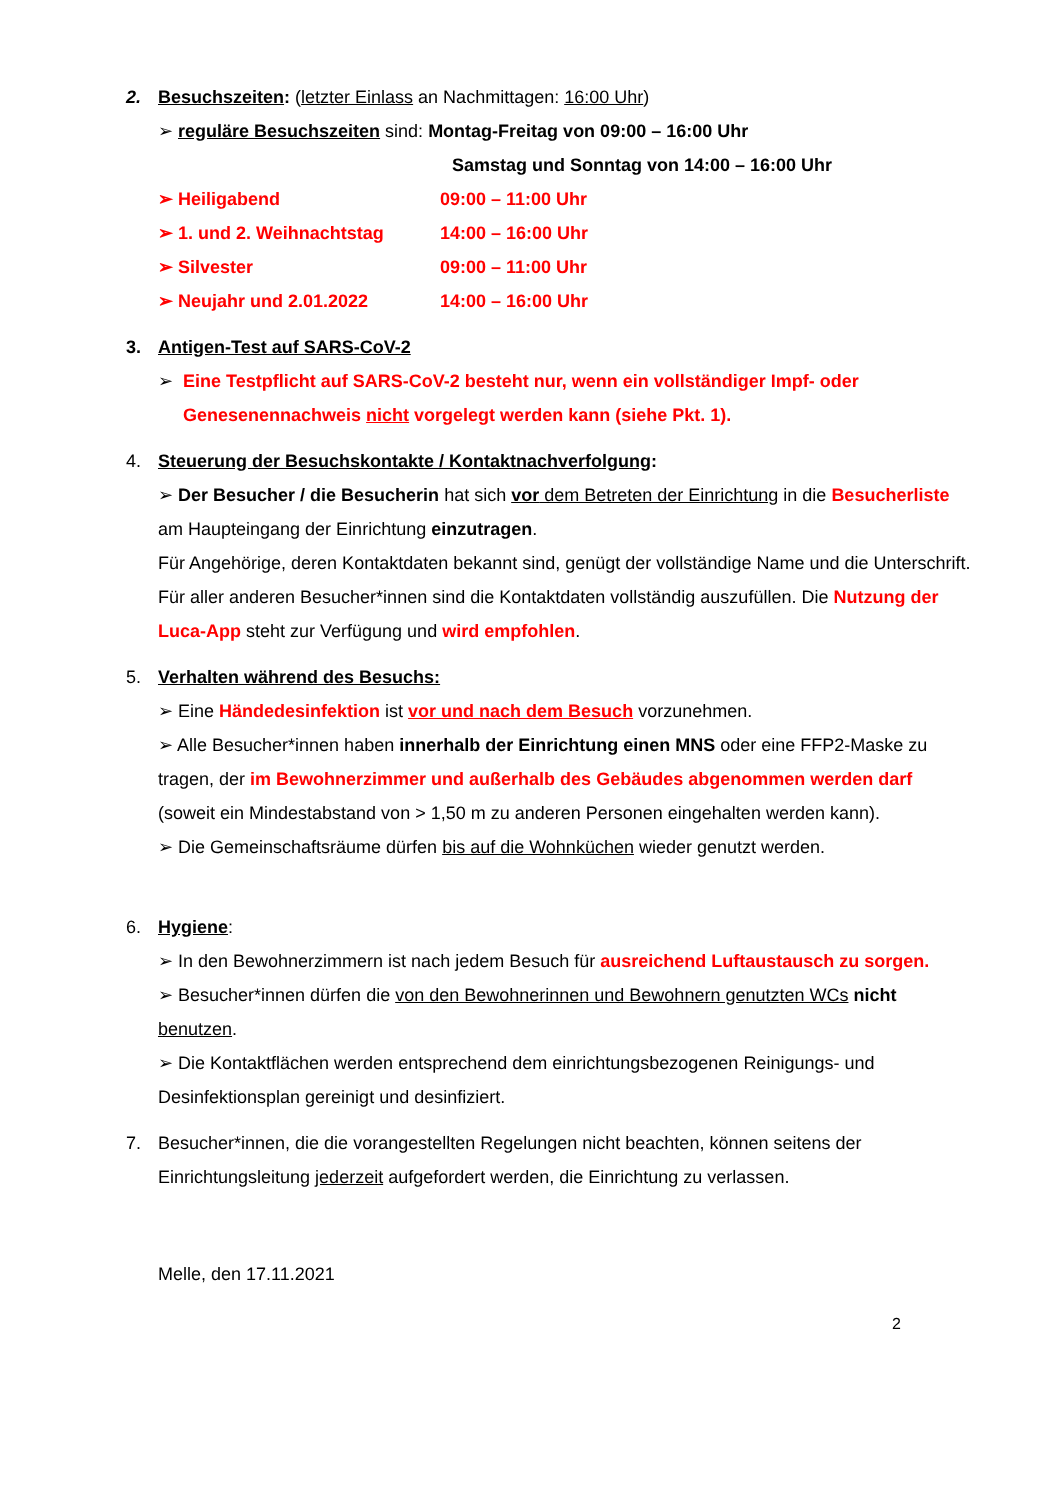2. Besuchszeiten: (letzter Einlass an Nachmittagen: 16:00 Uhr)
➢ reguläre Besuchszeiten sind: Montag-Freitag von 09:00 – 16:00 Uhr
Samstag und Sonntag von 14:00 – 16:00 Uhr
➢ Heiligabend 09:00 – 11:00 Uhr
➢ 1. und 2. Weihnachtstag 14:00 – 16:00 Uhr
➢ Silvester 09:00 – 11:00 Uhr
➢ Neujahr und 2.01.2022 14:00 – 16:00 Uhr
3. Antigen-Test auf SARS-CoV-2
➢ Eine Testpflicht auf SARS-CoV-2 besteht nur, wenn ein vollständiger Impf- oder
Genesenennachweis nicht vorgelegt werden kann (siehe Pkt. 1).
4. Steuerung der Besuchskontakte / Kontaktnachverfolgung:
➢ Der Besucher / die Besucherin hat sich vor dem Betreten der Einrichtung in die Besucherliste am Haupteingang der Einrichtung einzutragen.
Für Angehörige, deren Kontaktdaten bekannt sind, genügt der vollständige Name und die Unterschrift. Für aller anderen Besucher*innen sind die Kontaktdaten vollständig auszufüllen. Die Nutzung der Luca-App steht zur Verfügung und wird empfohlen.
5. Verhalten während des Besuchs:
➢ Eine Händedesinfektion ist vor und nach dem Besuch vorzunehmen.
➢ Alle Besucher*innen haben innerhalb der Einrichtung einen MNS oder eine FFP2-Maske zu tragen, der im Bewohnerzimmer und außerhalb des Gebäudes abgenommen werden darf (soweit ein Mindestabstand von > 1,50 m zu anderen Personen eingehalten werden kann).
➢ Die Gemeinschaftsräume dürfen bis auf die Wohnküchen wieder genutzt werden.
6. Hygiene:
➢ In den Bewohnerzimmern ist nach jedem Besuch für ausreichend Luftaustausch zu sorgen.
➢ Besucher*innen dürfen die von den Bewohnerinnen und Bewohnern genutzten WCs nicht benutzen.
➢ Die Kontaktflächen werden entsprechend dem einrichtungsbezogenen Reinigungs- und Desinfektionsplan gereinigt und desinfiziert.
7. Besucher*innen, die die vorangestellten Regelungen nicht beachten, können seitens der Einrichtungsleitung jederzeit aufgefordert werden, die Einrichtung zu verlassen.
Melle, den 17.11.2021
2